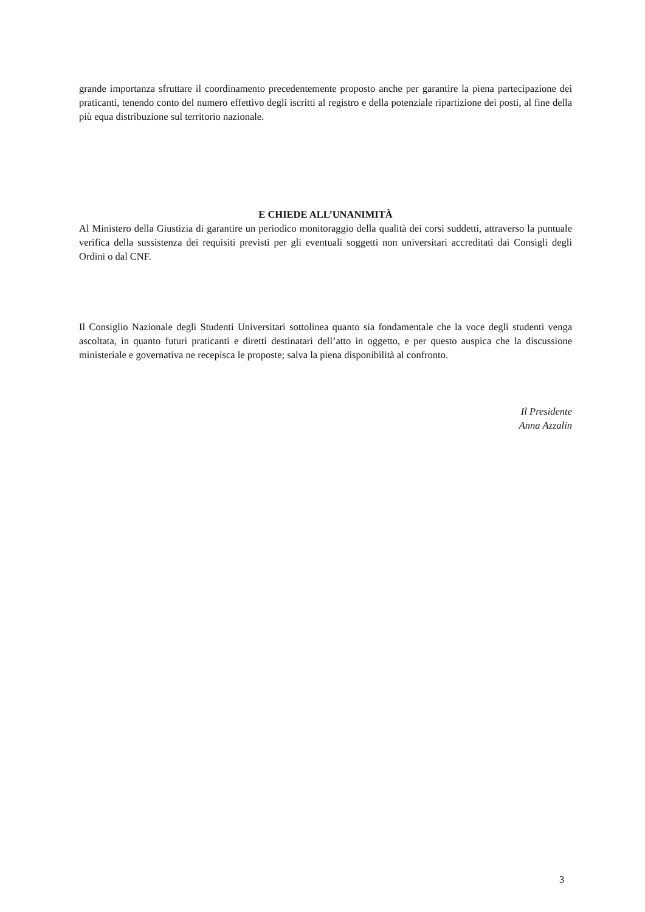grande importanza sfruttare il coordinamento precedentemente proposto anche per garantire la piena partecipazione dei praticanti, tenendo conto del numero effettivo degli iscritti al registro e della potenziale ripartizione dei posti, al fine della più equa distribuzione sul territorio nazionale.
E CHIEDE ALL’UNANIMITÀ
Al Ministero della Giustizia di garantire un periodico monitoraggio della qualità dei corsi suddetti, attraverso la puntuale verifica della sussistenza dei requisiti previsti per gli eventuali soggetti non universitari accreditati dai Consigli degli Ordini o dal CNF.
Il Consiglio Nazionale degli Studenti Universitari sottolinea quanto sia fondamentale che la voce degli studenti venga ascoltata, in quanto futuri praticanti e diretti destinatari dell’atto in oggetto, e per questo auspica che la discussione ministeriale e governativa ne recepisca le proposte; salva la piena disponibilità al confronto.
Il Presidente
Anna Azzalin
3